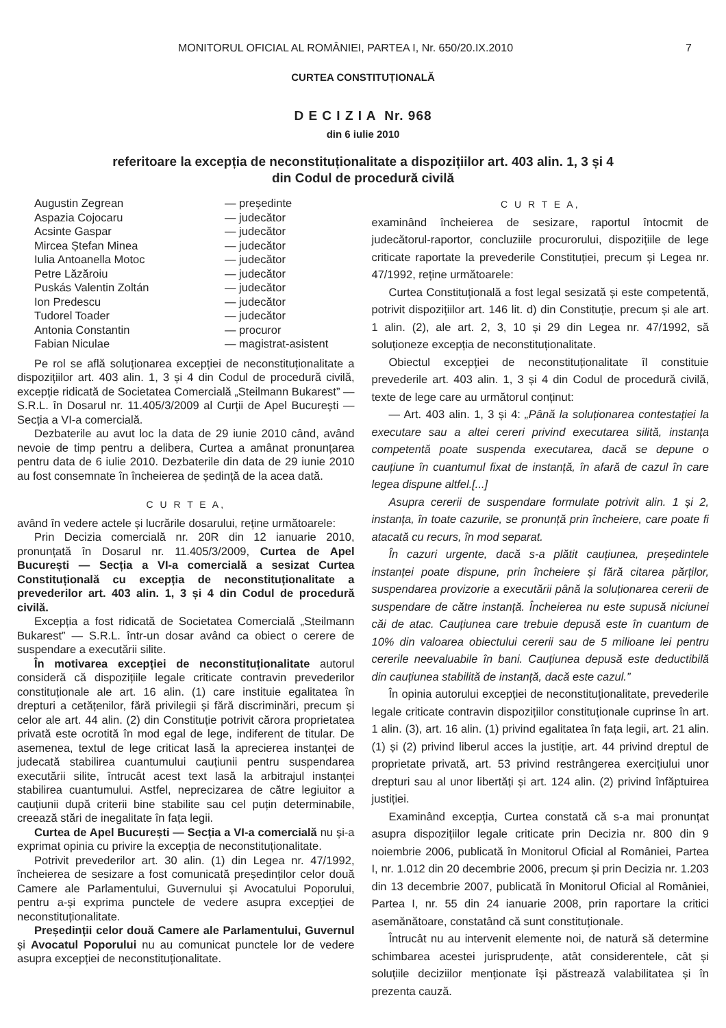MONITORUL OFICIAL AL ROMÂNIEI, PARTEA I, Nr. 650/20.IX.2010 7
CURTEA CONSTITUȚIONALĂ
D E C I Z I A Nr. 968
din 6 iulie 2010
referitoare la excepția de neconstituționalitate a dispozițiilor art. 403 alin. 1, 3 și 4
din Codul de procedură civilă
| Augustin Zegrean | — președinte |
| Aspazia Cojocaru | — judecător |
| Acsinte Gaspar | — judecător |
| Mircea Ștefan Minea | — judecător |
| Iulia Antoanella Motoc | — judecător |
| Petre Lăzăroiu | — judecător |
| Puskás Valentin Zoltán | — judecător |
| Ion Predescu | — judecător |
| Tudorel Toader | — judecător |
| Antonia Constantin | — procuror |
| Fabian Niculae | — magistrat-asistent |
Pe rol se află soluționarea excepției de neconstituționalitate a dispozițiilor art. 403 alin. 1, 3 și 4 din Codul de procedură civilă, excepție ridicată de Societatea Comercială „Steilmann Bukarest” — S.R.L. în Dosarul nr. 11.405/3/2009 al Curții de Apel București — Secția a VI-a comercială.
Dezbaterile au avut loc la data de 29 iunie 2010 când, având nevoie de timp pentru a delibera, Curtea a amânat pronunțarea pentru data de 6 iulie 2010. Dezbaterile din data de 29 iunie 2010 au fost consemnate în încheierea de ședință de la acea dată.
C U R T E A,
având în vedere actele și lucrările dosarului, reține următoarele:
Prin Decizia comercială nr. 20R din 12 ianuarie 2010, pronunțată în Dosarul nr. 11.405/3/2009, Curtea de Apel București — Secția a VI-a comercială a sesizat Curtea Constituțională cu excepția de neconstituționalitate a prevederilor art. 403 alin. 1, 3 și 4 din Codul de procedură civilă.
Excepția a fost ridicată de Societatea Comercială „Steilmann Bukarest” — S.R.L. într-un dosar având ca obiect o cerere de suspendare a executării silite.
În motivarea excepției de neconstituționalitate autorul consideră că dispozițiile legale criticate contravin prevederilor constituționale ale art. 16 alin. (1) care instituie egalitatea în drepturi a cetățenilor, fără privilegii și fără discriminări, precum și celor ale art. 44 alin. (2) din Constituție potrivit cărora proprietatea privată este ocrotită în mod egal de lege, indiferent de titular. De asemenea, textul de lege criticat lasă la aprecierea instanței de judecată stabilirea cuantumului cauțiunii pentru suspendarea executării silite, întrucât acest text lasă la arbitrajul instanței stabilirea cuantumului. Astfel, neprecizarea de către legiuitor a cauțiunii după criterii bine stabilite sau cel puțin determinabile, creează stări de inegalitate în fața legii.
Curtea de Apel București — Secția a VI-a comercială nu și-a exprimat opinia cu privire la excepția de neconstituționalitate.
Potrivit prevederilor art. 30 alin. (1) din Legea nr. 47/1992, încheierea de sesizare a fost comunicată președinților celor două Camere ale Parlamentului, Guvernului și Avocatului Poporului, pentru a-și exprima punctele de vedere asupra excepției de neconstituționalitate.
Președinții celor două Camere ale Parlamentului, Guvernul și Avocatul Poporului nu au comunicat punctele lor de vedere asupra excepției de neconstituționalitate.
C U R T E A,
examinând încheierea de sesizare, raportul întocmit de judecătorul-raportor, concluziile procurorului, dispozițiile de lege criticate raportate la prevederile Constituției, precum și Legea nr. 47/1992, reține următoarele:
Curtea Constituțională a fost legal sesizată și este competentă, potrivit dispozițiilor art. 146 lit. d) din Constituție, precum și ale art. 1 alin. (2), ale art. 2, 3, 10 și 29 din Legea nr. 47/1992, să soluționeze excepția de neconstituționalitate.
Obiectul excepției de neconstituționalitate îl constituie prevederile art. 403 alin. 1, 3 și 4 din Codul de procedură civilă, texte de lege care au următorul conținut:
— Art. 403 alin. 1, 3 și 4: „Până la soluționarea contestației la executare sau a altei cereri privind executarea silită, instanța competentă poate suspenda executarea, dacă se depune o cauțiune în cuantumul fixat de instanță, în afară de cazul în care legea dispune altfel.[...]
Asupra cererii de suspendare formulate potrivit alin. 1 și 2, instanța, în toate cazurile, se pronunță prin încheiere, care poate fi atacată cu recurs, în mod separat.
În cazuri urgente, dacă s-a plătit cauțiunea, președintele instanței poate dispune, prin încheiere și fără citarea părților, suspendarea provizorie a executării până la soluționarea cererii de suspendare de către instanță. Încheierea nu este supusă niciunei căi de atac. Cauțiunea care trebuie depusă este în cuantum de 10% din valoarea obiectului cererii sau de 5 milioane lei pentru cererile neevaluabile în bani. Cauțiunea depusă este deductibilă din cauțiunea stabilită de instanță, dacă este cazul.”
În opinia autorului excepției de neconstituționalitate, prevederile legale criticate contravin dispozițiilor constituționale cuprinse în art. 1 alin. (3), art. 16 alin. (1) privind egalitatea în fața legii, art. 21 alin. (1) și (2) privind liberul acces la justiție, art. 44 privind dreptul de proprietate privată, art. 53 privind restrângerea exercițiului unor drepturi sau al unor libertăți și art. 124 alin. (2) privind înfăptuirea justiției.
Examinând excepția, Curtea constată că s-a mai pronunțat asupra dispozițiilor legale criticate prin Decizia nr. 800 din 9 noiembrie 2006, publicată în Monitorul Oficial al României, Partea I, nr. 1.012 din 20 decembrie 2006, precum și prin Decizia nr. 1.203 din 13 decembrie 2007, publicată în Monitorul Oficial al României, Partea I, nr. 55 din 24 ianuarie 2008, prin raportare la critici asemănătoare, constatând că sunt constituționale.
Întrucât nu au intervenit elemente noi, de natură să determine schimbarea acestei jurisprudențe, atât considerentele, cât și soluțiile deciziilor menționate își păstrează valabilitatea și în prezenta cauză.